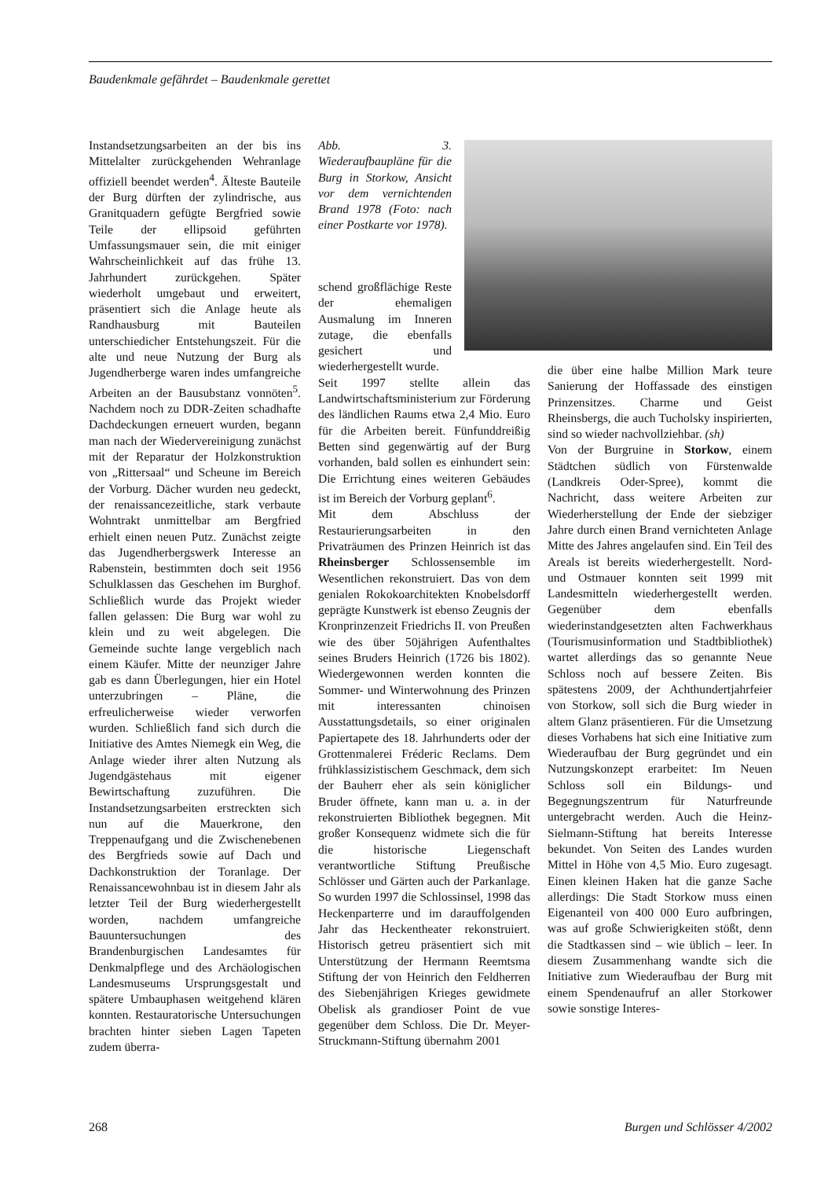Baudenkmale gefährdet – Baudenkmale gerettet
Instandsetzungsarbeiten an der bis ins Mittelalter zurückgehenden Wehranlage offiziell beendet werden<sup>4</sup>. Älteste Bauteile der Burg dürften der zylindrische, aus Granitquadern gefügte Bergfried sowie Teile der ellipsoid geführten Umfassungsmauer sein, die mit einiger Wahrscheinlichkeit auf das frühe 13. Jahrhundert zurückgehen. Später wiederholt umgebaut und erweitert, präsentiert sich die Anlage heute als Randhausburg mit Bauteilen unterschiedicher Entstehungszeit. Für die alte und neue Nutzung der Burg als Jugendherberge waren indes umfangreiche Arbeiten an der Bausubstanz vonnöten<sup>5</sup>. Nachdem noch zu DDR-Zeiten schadhafte Dachdeckungen erneuert wurden, begann man nach der Wiedervereinigung zunächst mit der Reparatur der Holzkonstruktion von „Rittersaal“ und Scheune im Bereich der Vorburg. Dächer wurden neu gedeckt, der renaissancezeitliche, stark verbaute Wohntrakt unmittelbar am Bergfried erhielt einen neuen Putz. Zunächst zeigte das Jugendherbergswerk Interesse an Rabenstein, bestimmten doch seit 1956 Schulklassen das Geschehen im Burghof. Schließlich wurde das Projekt wieder fallen gelassen: Die Burg war wohl zu klein und zu weit abgelegen. Die Gemeinde suchte lange vergeblich nach einem Käufer. Mitte der neunziger Jahre gab es dann Überlegungen, hier ein Hotel unterzubringen – Pläne, die erfreulicherweise wieder verworfen wurden. Schließlich fand sich durch die Initiative des Amtes Niemegk ein Weg, die Anlage wieder ihrer alten Nutzung als Jugendgästehaus mit eigener Bewirtschaftung zuzuführen. Die Instandsetzungsarbeiten erstreckten sich nun auf die Mauerkrone, den Treppenaufgang und die Zwischenebenen des Bergfrieds sowie auf Dach und Dachkonstruktion der Toranlage. Der Renaissancewohnbau ist in diesem Jahr als letzter Teil der Burg wiederhergestellt worden, nachdem umfangreiche Bauuntersuchungen des Brandenburgischen Landesamtes für Denkmalpflege und des Archäologischen Landesmuseums Ursprungsgestalt und spätere Umbauphasen weitgehend klären konnten. Restauratorische Untersuchungen brachten hinter sieben Lagen Tapeten zudem überra-
Abb. 3. Wiederaufbaupläne für die Burg in Storkow, Ansicht vor dem vernichtenden Brand 1978 (Foto: nach einer Postkarte vor 1978).
schend großflächige Reste der ehemaligen Ausmalung im Inneren zutage, die ebenfalls gesichert und wiederhergestellt wurde.
Seit 1997 stellte allein das Landwirtschaftsministerium zur Förderung des ländlichen Raums etwa 2,4 Mio. Euro für die Arbeiten bereit. Fünfunddreißig Betten sind gegenwärtig auf der Burg vorhanden, bald sollen es einhundert sein: Die Errichtung eines weiteren Gebäudes ist im Bereich der Vorburg geplant<sup>6</sup>.
Mit dem Abschluss der Restaurierungsarbeiten in den Privaträumen des Prinzen Heinrich ist das Rheinsberger Schlossensemble im Wesentlichen rekonstruiert. Das von dem genialen Rokokoarchitekten Knobelsdorff geprägte Kunstwerk ist ebenso Zeugnis der Kronprinzenzeit Friedrichs II. von Preußen wie des über 50jährigen Aufenthaltes seines Bruders Heinrich (1726 bis 1802). Wiedergewonnen werden konnten die Sommer- und Winterwohnung des Prinzen mit interessanten chinoisen Ausstattungsdetails, so einer originalen Papiertapete des 18. Jahrhunderts oder der Grottenmalerei Fréderic Reclams. Dem frühklassizistischem Geschmack, dem sich der Bauherr eher als sein königlicher Bruder öffnete, kann man u. a. in der rekonstruierten Bibliothek begegnen. Mit großer Konsequenz widmete sich die für die historische Liegenschaft verantwortliche Stiftung Preußische Schlösser und Gärten auch der Parkanlage. So wurden 1997 die Schlossinsel, 1998 das Heckenparterre und im darauffolgenden Jahr das Heckentheater rekonstruiert. Historisch getreu präsentiert sich mit Unterstützung der Hermann Reemtsma Stiftung der von Heinrich den Feldherren des Siebenjährigen Krieges gewidmete Obelisk als grandioser Point de vue gegenüber dem Schloss. Die Dr. Meyer-Struckmann-Stiftung übernahm 2001
die über eine halbe Million Mark teure Sanierung der Hoffassade des einstigen Prinzensitzes. Charme und Geist Rheinsbergs, die auch Tucholsky inspirierten, sind so wieder nachvollziehbar. (sh)
Von der Burgruine in Storkow, einem Städtchen südlich von Fürstenwalde (Landkreis Oder-Spree), kommt die Nachricht, dass weitere Arbeiten zur Wiederherstellung der Ende der siebziger Jahre durch einen Brand vernichteten Anlage Mitte des Jahres angelaufen sind. Ein Teil des Areals ist bereits wiederhergestellt. Nord- und Ostmauer konnten seit 1999 mit Landesmitteln wiederhergestellt werden. Gegenüber dem ebenfalls wiederinstandgesetzten alten Fachwerkhaus (Tourismusinformation und Stadtbibliothek) wartet allerdings das so genannte Neue Schloss noch auf bessere Zeiten. Bis spätestens 2009, der Achthundertjahrfeier von Storkow, soll sich die Burg wieder in altem Glanz präsentieren. Für die Umsetzung dieses Vorhabens hat sich eine Initiative zum Wiederaufbau der Burg gegründet und ein Nutzungskonzept erarbeitet: Im Neuen Schloss soll ein Bildungs- und Begegnungszentrum für Naturfreunde untergebracht werden. Auch die Heinz-Sielmann-Stiftung hat bereits Interesse bekundet. Von Seiten des Landes wurden Mittel in Höhe von 4,5 Mio. Euro zugesagt. Einen kleinen Haken hat die ganze Sache allerdings: Die Stadt Storkow muss einen Eigenanteil von 400 000 Euro aufbringen, was auf große Schwierigkeiten stößt, denn die Stadtkassen sind – wie üblich – leer. In diesem Zusammenhang wandte sich die Initiative zum Wiederaufbau der Burg mit einem Spendenaufruf an aller Storkower sowie sonstige Interes-
268 Burgen und Schlösser 4/2002